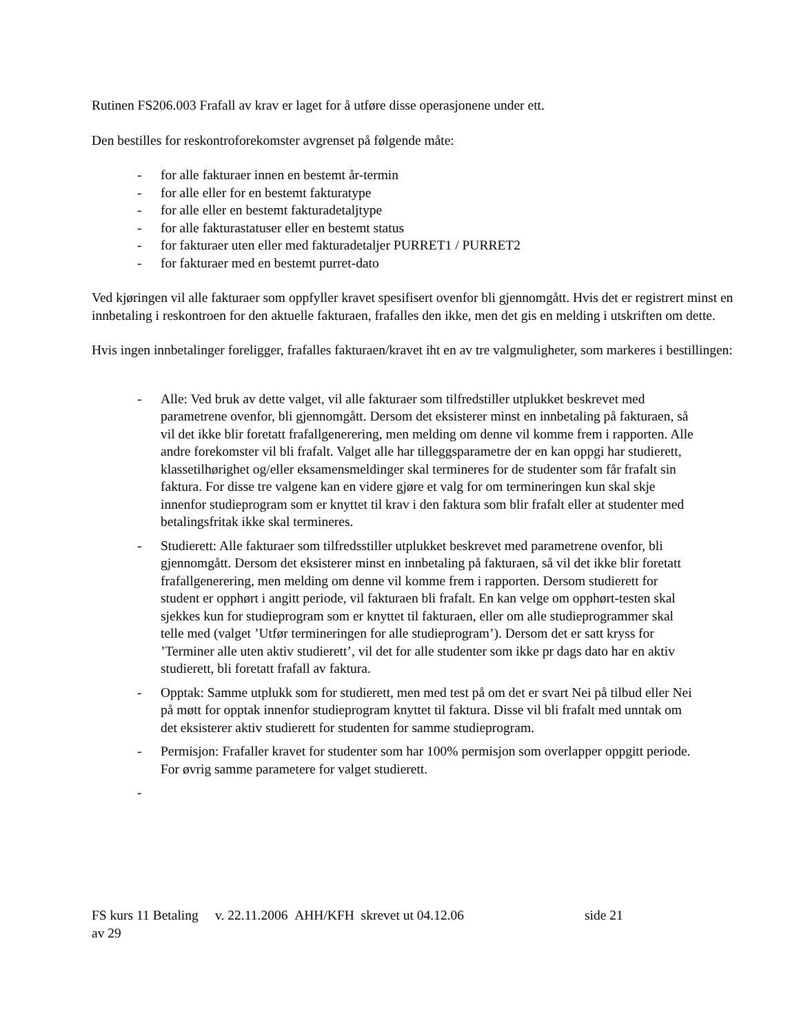Rutinen FS206.003 Frafall av krav er laget for å utføre disse operasjonene under ett.
Den bestilles for reskontroforekomster avgrenset på følgende måte:
- for alle fakturaer innen en bestemt år-termin
- for alle eller for en bestemt fakturatype
- for alle eller en bestemt fakturadetaljtype
- for alle fakturastatuser eller en bestemt status
- for fakturaer uten eller med fakturadetaljer PURRET1 / PURRET2
- for fakturaer med en bestemt purret-dato
Ved kjøringen vil alle fakturaer som oppfyller kravet spesifisert ovenfor bli gjennomgått. Hvis det er registrert minst en innbetaling i reskontroen for den aktuelle fakturaen, frafalles den ikke, men det gis en melding i utskriften om dette.
Hvis ingen innbetalinger foreligger, frafalles fakturaen/kravet iht en av tre valgmuligheter, som markeres i bestillingen:
- Alle: Ved bruk av dette valget, vil alle fakturaer som tilfredstiller utplukket beskrevet med parametrene ovenfor, bli gjennomgått. Dersom det eksisterer minst en innbetaling på fakturaen, så vil det ikke blir foretatt frafallgenerering, men melding om denne vil komme frem i rapporten. Alle andre forekomster vil bli frafalt. Valget alle har tilleggsparametre der en kan oppgi har studierett, klassetilhørighet og/eller eksamensmeldinger skal termineres for de studenter som får frafalt sin faktura. For disse tre valgene kan en videre gjøre et valg for om termineringen kun skal skje innenfor studieprogram som er knyttet til krav i den faktura som blir frafalt eller at studenter med betalingsfritak ikke skal termineres.
- Studierett: Alle fakturaer som tilfredsstiller utplukket beskrevet med parametrene ovenfor, bli gjennomgått. Dersom det eksisterer minst en innbetaling på fakturaen, så vil det ikke blir foretatt frafallgenerering, men melding om denne vil komme frem i rapporten. Dersom studierett for student er opphørt i angitt periode, vil fakturaen bli frafalt. En kan velge om opphørt-testen skal sjekkes kun for studieprogram som er knyttet til fakturaen, eller om alle studieprogrammer skal telle med (valget ’Utfør termineringen for alle studieprogram’). Dersom det er satt kryss for ’Terminer alle uten aktiv studierett’, vil det for alle studenter som ikke pr dags dato har en aktiv studierett, bli foretatt frafall av faktura.
- Opptak: Samme utplukk som for studierett, men med test på om det er svart Nei på tilbud eller Nei på møtt for opptak innenfor studieprogram knyttet til faktura. Disse vil bli frafalt med unntak om det eksisterer aktiv studierett for studenten for samme studieprogram.
- Permisjon: Frafaller kravet for studenter som har 100% permisjon som overlapper oppgitt periode. For øvrig samme parametere for valget studierett.
-
FS kurs 11 Betaling v. 22.11.2006 AHH/KFH skrevet ut 04.12.06 side 21
av 29